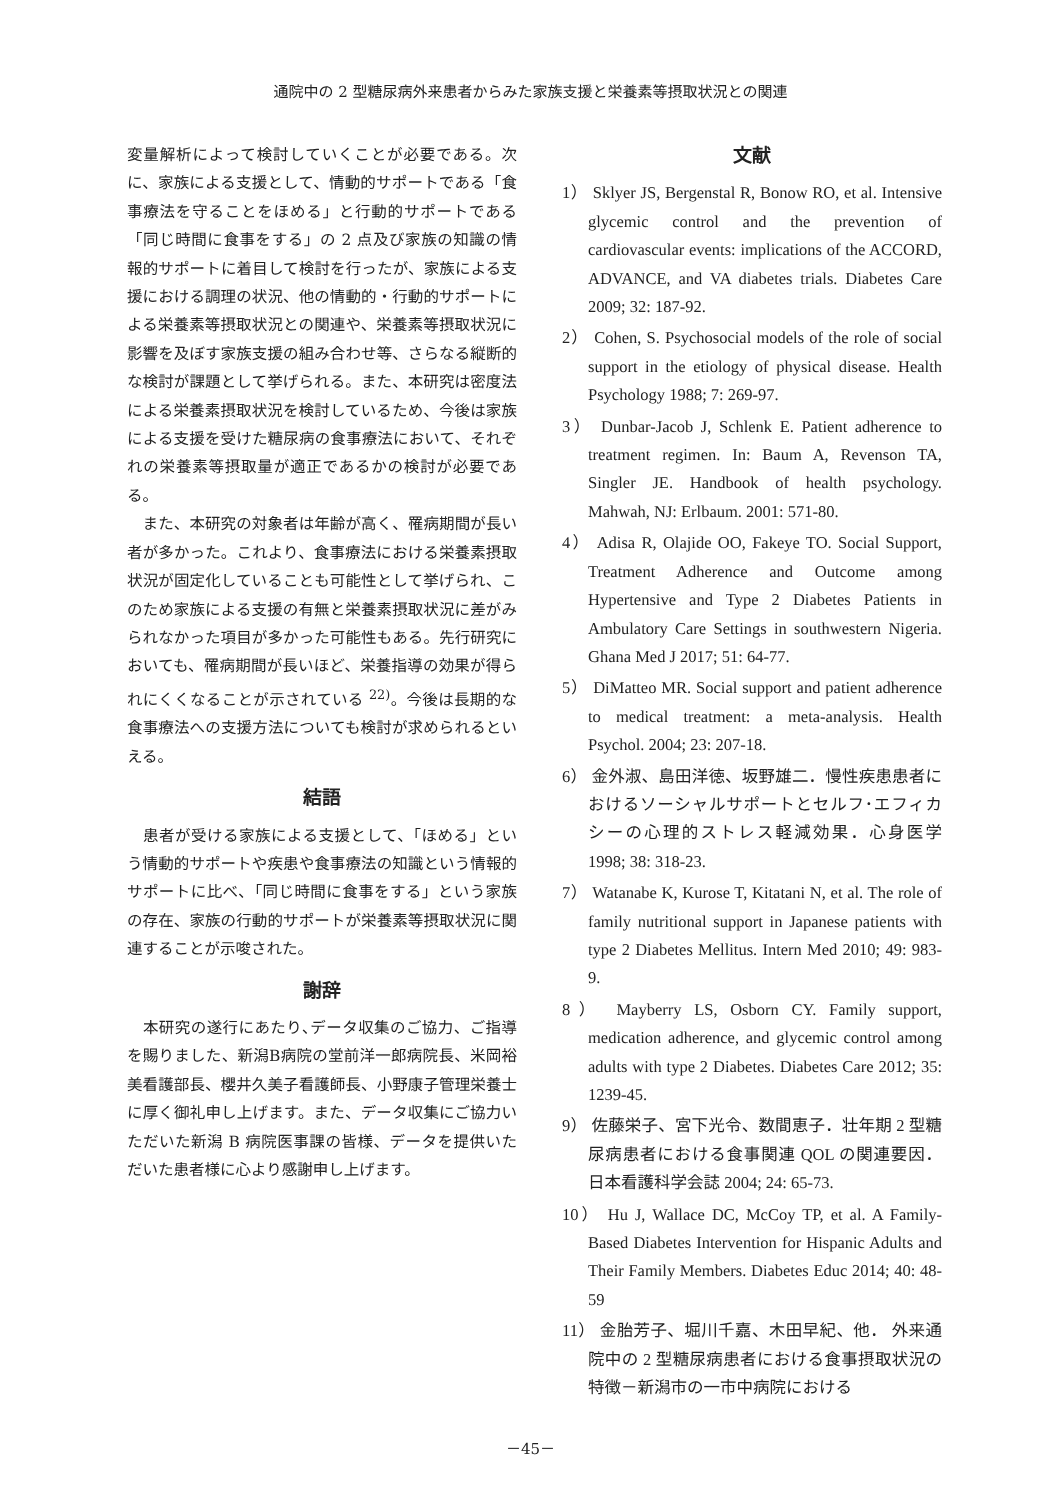通院中の 2 型糖尿病外来患者からみた家族支援と栄養素等摂取状況との関連
変量解析によって検討していくことが必要である。次に、家族による支援として、情動的サポートである「食事療法を守ることをほめる」と行動的サポートである「同じ時間に食事をする」の 2 点及び家族の知識の情報的サポートに着目して検討を行ったが、家族による支援における調理の状況、他の情動的・行動的サポートによる栄養素等摂取状況との関連や、栄養素等摂取状況に影響を及ぼす家族支援の組み合わせ等、さらなる縦断的な検討が課題として挙げられる。また、本研究は密度法による栄養素摂取状況を検討しているため、今後は家族による支援を受けた糖尿病の食事療法において、それぞれの栄養素等摂取量が適正であるかの検討が必要である。
　また、本研究の対象者は年齢が高く、罹病期間が長い者が多かった。これより、食事療法における栄養素摂取状況が固定化していることも可能性として挙げられ、このため家族による支援の有無と栄養素摂取状況に差がみられなかった項目が多かった可能性もある。先行研究においても、罹病期間が長いほど、栄養指導の効果が得られにくくなることが示されている <sup>22)</sup>。今後は長期的な食事療法への支援方法についても検討が求められるといえる。
結語
　患者が受ける家族による支援として、「ほめる」という情動的サポートや疾患や食事療法の知識という情報的サポートに比べ､「同じ時間に食事をする」という家族の存在、家族の行動的サポートが栄養素等摂取状況に関連することが示唆された。
謝辞
　本研究の遂行にあたり､データ収集のご協力、ご指導を賜りました、新潟B病院の堂前洋一郎病院長、米岡裕美看護部長、櫻井久美子看護師長、小野康子管理栄養士に厚く御礼申し上げます。また、データ収集にご協力いただいた新潟 B 病院医事課の皆様、データを提供いただいた患者様に心より感謝申し上げます。
文献
1） Sklyer JS, Bergenstal R, Bonow RO, et al. Intensive glycemic control and the prevention of cardiovascular events: implications of the ACCORD, ADVANCE, and VA diabetes trials. Diabetes Care 2009; 32: 187-92.
2） Cohen, S. Psychosocial models of the role of social support in the etiology of physical disease. Health Psychology 1988; 7: 269‐97.
3） Dunbar-Jacob J, Schlenk E. Patient adherence to treatment regimen. In: Baum A, Revenson TA, Singler JE. Handbook of health psychology. Mahwah, NJ: Erlbaum. 2001: 571‐80.
4） Adisa R, Olajide OO, Fakeye TO. Social Support, Treatment Adherence and Outcome among Hypertensive and Type 2 Diabetes Patients in Ambulatory Care Settings in southwestern Nigeria. Ghana Med J 2017; 51: 64-77.
5） DiMatteo MR. Social support and patient adherence to medical treatment: a meta-analysis. Health Psychol. 2004; 23: 207‐18.
6） 金外淑、島田洋徳、坂野雄二．慢性疾患患者におけるソーシャルサポートとセルフ･エフィカシーの心理的ストレス軽減効果．心身医学 1998; 38: 318-23.
7） Watanabe K, Kurose T, Kitatani N, et al. The role of family nutritional support in Japanese patients with type 2 Diabetes Mellitus. Intern Med 2010; 49: 983-9.
8） Mayberry LS, Osborn CY. Family support, medication adherence, and glycemic control among adults with type 2 Diabetes. Diabetes Care 2012; 35: 1239-45.
9） 佐藤栄子、宮下光令、数間恵子．壮年期 2 型糖尿病患者における食事関連 QOL の関連要因．日本看護科学会誌 2004; 24: 65-73.
10） Hu J, Wallace DC, McCoy TP, et al. A Family-Based Diabetes Intervention for Hispanic Adults and Their Family Members. Diabetes Educ 2014; 40: 48-59
11） 金胎芳子、堀川千嘉、木田早紀、他． 外来通院中の 2 型糖尿病患者における食事摂取状況の特徴－新潟市の一市中病院における
－45－